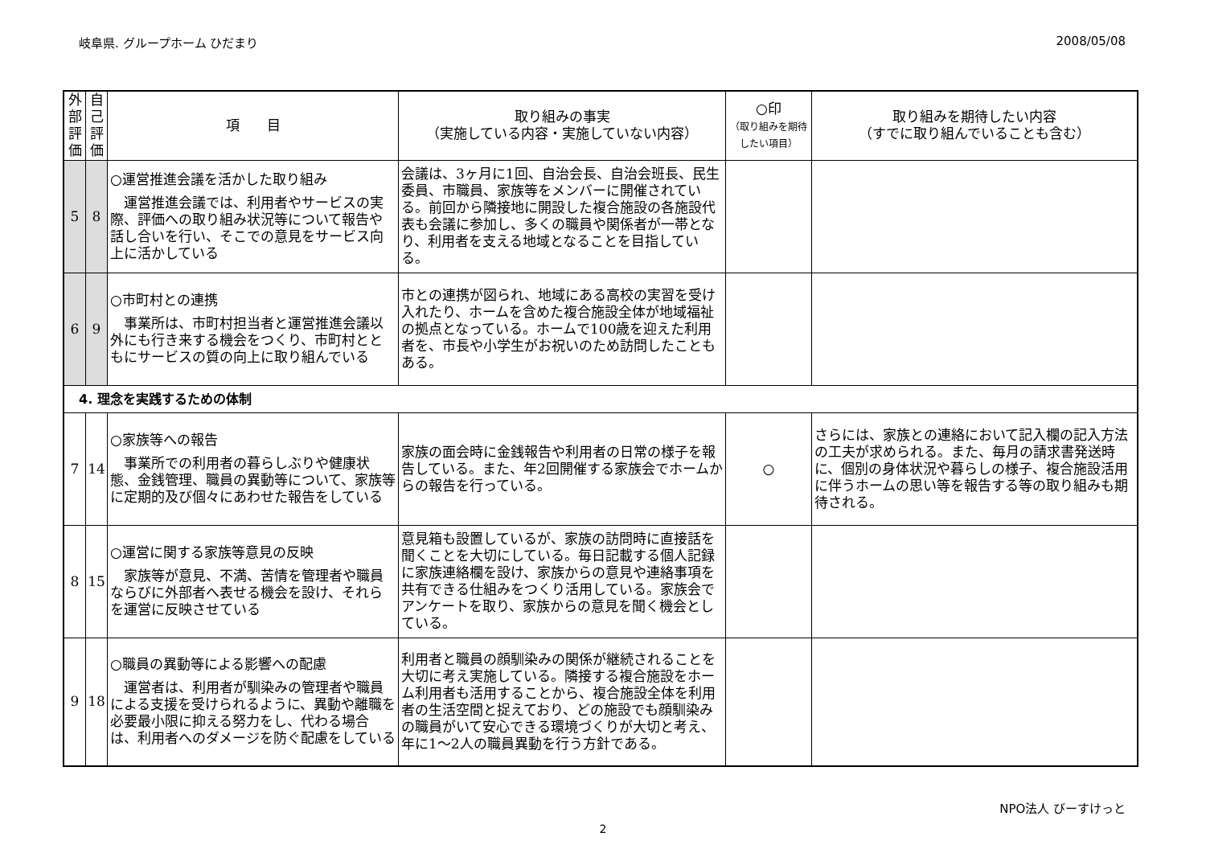岐阜県. グループホーム ひだまり 2008/05/08
| 外部評価 | 自己評価 | 項 目 | 取り組みの事実 （実施している内容・実施していない内容） | ○印 （取り組みを期待したい項目） | 取り組みを期待したい内容 （すでに取り組んでいることも含む） |
| --- | --- | --- | --- | --- | --- |
| 5 | 8 | ○運営推進会議を活かした取り組み 運営推進会議では、利用者やサービスの実際、評価への取り組み状況等について報告や話し合いを行い、そこでの意見をサービス向上に活かしている | 会議は、3ヶ月に1回、自治会長、自治会班長、民生委員、市職員、家族等をメンバーに開催されている。前回から隣接地に開設した複合施設の各施設代表も会議に参加し、多くの職員や関係者が一帯となり、利用者を支える地域となることを目指している。 | | |
| 6 | 9 | ○市町村との連携 事業所は、市町村担当者と運営推進会議以外にも行き来する機会をつくり、市町村とともにサービスの質の向上に取り組んでいる | 市との連携が図られ、地域にある高校の実習を受け入れたり、ホームを含めた複合施設全体が地域福祉の拠点となっている。ホームで100歳を迎えた利用者を、市長や小学生がお祝いのため訪問したこともある。 | | |
| 4. 理念を実践するための体制 | | | | | |
| 7 | 14 | ○家族等への報告 事業所での利用者の暮らしぶりや健康状態、金銭管理、職員の異動等について、家族等に定期的及び個々にあわせた報告をしている | 家族の面会時に金銭報告や利用者の日常の様子を報告している。また、年2回開催する家族会でホームからの報告を行っている。 | ○ | さらには、家族との連絡において記入欄の記入方法の工夫が求められる。また、毎月の請求書発送時に、個別の身体状況や暮らしの様子、複合施設活用に伴うホームの思い等を報告する等の取り組みも期待される。 |
| 8 | 15 | ○運営に関する家族等意見の反映 家族等が意見、不満、苦情を管理者や職員ならびに外部者へ表せる機会を設け、それらを運営に反映させている | 意見箱も設置しているが、家族の訪問時に直接話を聞くことを大切にしている。毎日記載する個人記録に家族連絡欄を設け、家族からの意見や連絡事項を共有できる仕組みをつくり活用している。家族会でアンケートを取り、家族からの意見を聞く機会としている。 | | |
| 9 | 18 | ○職員の異動等による影響への配慮 運営者は、利用者が馴染みの管理者や職員による支援を受けられるように、異動や離職を必要最小限に抑える努力をし、代わる場合は、利用者へのダメージを防ぐ配慮をしている | 利用者と職員の顔馴染みの関係が継続されることを大切に考え実施している。隣接する複合施設をホーム利用者も活用することから、複合施設全体を利用者の生活空間と捉えており、どの施設でも顔馴染みの職員がいて安心できる環境づくりが大切と考え、年に1〜2人の職員異動を行う方針である。 | | |
NPO法人 びーすけっと
2